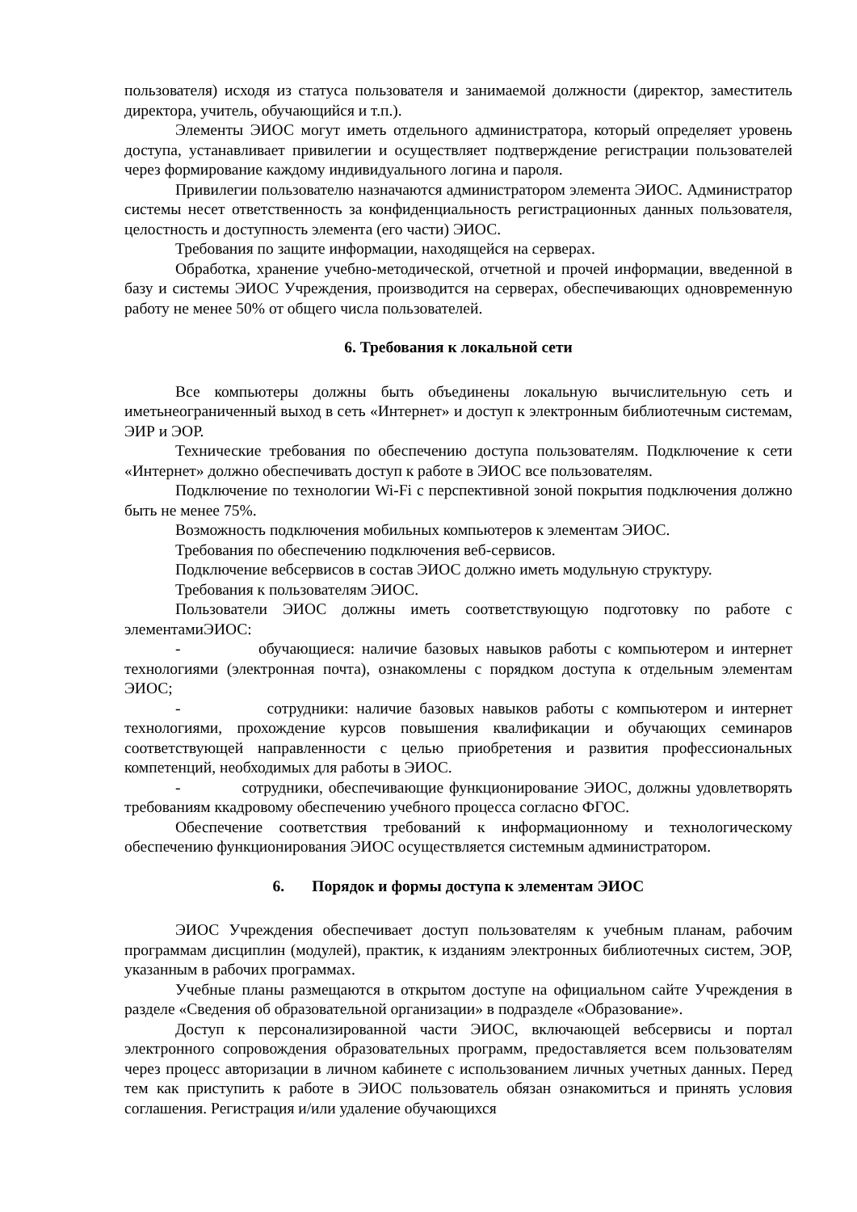пользователя) исходя из статуса пользователя и занимаемой должности (директор, заместитель директора, учитель, обучающийся и т.п.).
Элементы ЭИОС могут иметь отдельного администратора, который определяет уровень доступа, устанавливает привилегии и осуществляет подтверждение регистрации пользователей через формирование каждому индивидуального логина и пароля.
Привилегии пользователю назначаются администратором элемента ЭИОС. Администратор системы несет ответственность за конфиденциальность регистрационных данных пользователя, целостность и доступность элемента (его части) ЭИОС.
Требования по защите информации, находящейся на серверах.
Обработка, хранение учебно-методической, отчетной и прочей информации, введенной в базу и системы ЭИОС Учреждения, производится на серверах, обеспечивающих одновременную работу не менее 50% от общего числа пользователей.
6. Требования к локальной сети
Все компьютеры должны быть объединены локальную вычислительную сеть и иметьнеограниченный выход в сеть «Интернет» и доступ к электронным библиотечным системам, ЭИР и ЭОР.
Технические требования по обеспечению доступа пользователям. Подключение к сети «Интернет» должно обеспечивать доступ к работе в ЭИОС все пользователям.
Подключение по технологии Wi-Fi с перспективной зоной покрытия подключения должно быть не менее 75%.
Возможность подключения мобильных компьютеров к элементам ЭИОС.
Требования по обеспечению подключения веб-сервисов.
Подключение вебсервисов в состав ЭИОС должно иметь модульную структуру.
Требования к пользователям ЭИОС.
Пользователи ЭИОС должны иметь соответствующую подготовку по работе с элементамиЭИОС:
- обучающиеся: наличие базовых навыков работы с компьютером и интернет технологиями (электронная почта), ознакомлены с порядком доступа к отдельным элементам ЭИОС;
- сотрудники: наличие базовых навыков работы с компьютером и интернет технологиями, прохождение курсов повышения квалификации и обучающих семинаров соответствующей направленности с целью приобретения и развития профессиональных компетенций, необходимых для работы в ЭИОС.
- сотрудники, обеспечивающие функционирование ЭИОС, должны удовлетворять требованиям ккадровому обеспечению учебного процесса согласно ФГОС.
Обеспечение соответствия требований к информационному и технологическому обеспечению функционирования ЭИОС осуществляется системным администратором.
6. Порядок и формы доступа к элементам ЭИОС
ЭИОС Учреждения обеспечивает доступ пользователям к учебным планам, рабочим программам дисциплин (модулей), практик, к изданиям электронных библиотечных систем, ЭОР, указанным в рабочих программах.
Учебные планы размещаются в открытом доступе на официальном сайте Учреждения в разделе «Сведения об образовательной организации» в подразделе «Образование».
Доступ к персонализированной части ЭИОС, включающей вебсервисы и портал электронного сопровождения образовательных программ, предоставляется всем пользователям через процесс авторизации в личном кабинете с использованием личных учетных данных. Перед тем как приступить к работе в ЭИОС пользователь обязан ознакомиться и принять условия соглашения. Регистрация и/или удаление обучающихся